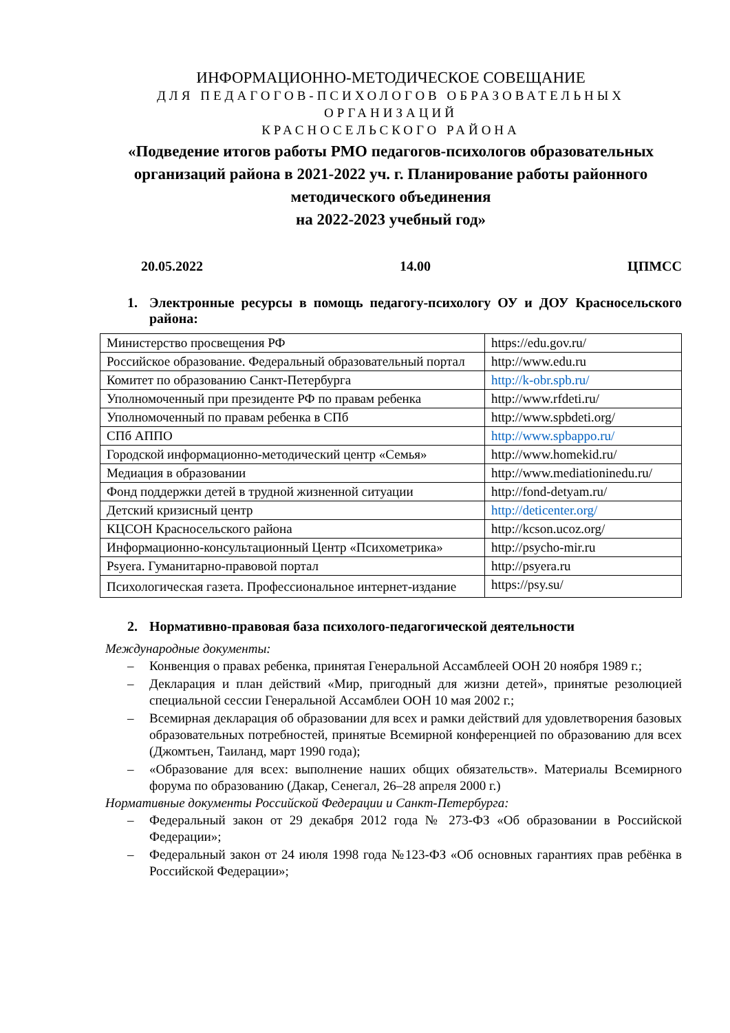ИНФОРМАЦИОННО-МЕТОДИЧЕСКОЕ СОВЕЩАНИЕ
ДЛЯ ПЕДАГОГОВ-ПСИХОЛОГОВ ОБРАЗОВАТЕЛЬНЫХ ОРГАНИЗАЦИЙ
КРАСНОСЕЛЬСКОГО РАЙОНА
«Подведение итогов работы РМО педагогов-психологов образовательных организаций района в 2021-2022 уч. г. Планирование работы районного методического объединения
на 2022-2023 учебный год»
20.05.2022 14.00 ЦПМСС
1. Электронные ресурсы в помощь педагогу-психологу ОУ и ДОУ Красносельского района:
| Министерство просвещения РФ | https://edu.gov.ru/ |
| Российское образование. Федеральный образовательный портал | http://www.edu.ru |
| Комитет по образованию Санкт-Петербурга | http://k-obr.spb.ru/ |
| Уполномоченный при президенте РФ по правам ребенка | http://www.rfdeti.ru/ |
| Уполномоченный по правам ребенка в СПб | http://www.spbdeti.org/ |
| СПб АППО | http://www.spbappo.ru/ |
| Городской информационно-методический центр «Семья» | http://www.homekid.ru/ |
| Медиация в образовании | http://www.mediationinedu.ru/ |
| Фонд поддержки детей в трудной жизненной ситуации | http://fond-detyam.ru/ |
| Детский кризисный центр | http://deticenter.org/ |
| КЦСОН Красносельского района | http://kcson.ucoz.org/ |
| Информационно-консультационный Центр «Психометрика» | http://psycho-mir.ru |
| Psyera. Гуманитарно-правовой портал | http://psyera.ru |
| Психологическая газета. Профессиональное интернет-издание | https://psy.su/ |
2. Нормативно-правовая база психолого-педагогической деятельности
Международные документы:
– Конвенция о правах ребенка, принятая Генеральной Ассамблеей ООН 20 ноября 1989 г.;
– Декларация и план действий «Мир, пригодный для жизни детей», принятые резолюцией специальной сессии Генеральной Ассамблеи ООН 10 мая 2002 г.;
– Всемирная декларация об образовании для всех и рамки действий для удовлетворения базовых образовательных потребностей, принятые Всемирной конференцией по образованию для всех (Джомтьен, Таиланд, март 1990 года);
– «Образование для всех: выполнение наших общих обязательств». Материалы Всемирного форума по образованию (Дакар, Сенегал, 26–28 апреля 2000 г.)
Нормативные документы Российской Федерации и Санкт-Петербурга:
– Федеральный закон от 29 декабря 2012 года № 273-ФЗ «Об образовании в Российской Федерации»;
– Федеральный закон от 24 июля 1998 года №123-ФЗ «Об основных гарантиях прав ребёнка в Российской Федерации»;